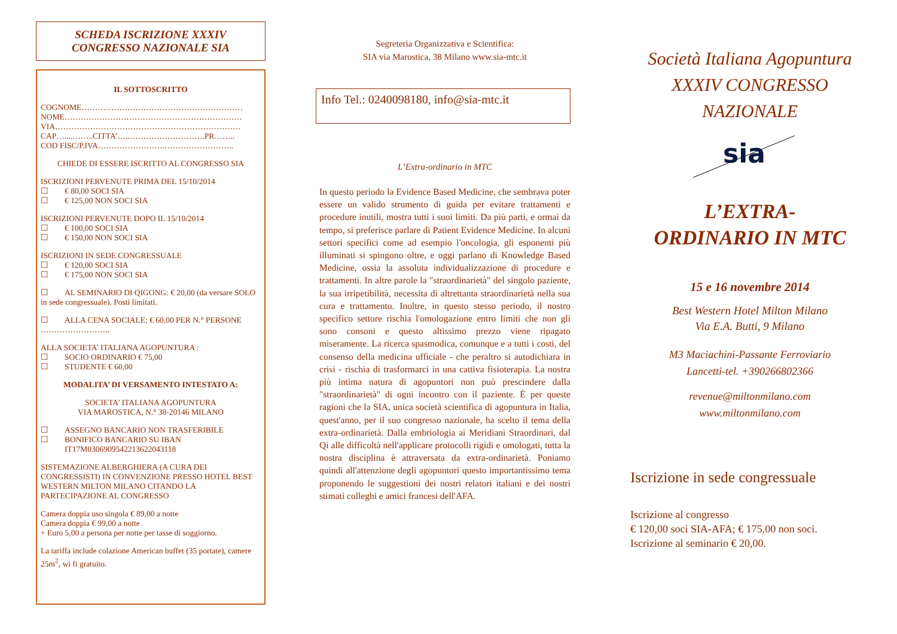SCHEDA ISCRIZIONE XXXIV
CONGRESSO NAZIONALE SIA
IL SOTTOSCRITTO
COGNOME……………………………………………………
NOME…………………………………………………………
VIA……………………………………………………………
CAP…....……..CITTA’…..……………………….PR……..
COD FISC/P.IVA…………………….……………………..
CHIEDE DI ESSERE ISCRITTO AL CONGRESSO SIA
ISCRIZIONI PERVENUTE PRIMA DEL 15/10/2014
☐ € 80,00 SOCI SIA
☐ € 125,00 NON SOCI SIA
ISCRIZIONI PERVENUTE DOPO IL 15/10/2014
☐ € 100,00 SOCI SIA
☐ € 150,00 NON SOCI SIA
ISCRIZIONI IN SEDE CONGRESSUALE
☐ € 120,00 SOCI SIA
☐ € 175,00 NON SOCI SIA
☐ AL SEMINARIO DI QIGONG: € 20,00 (da versare SOLO in sede congressuale). Posti limitati.
☐ ALLA CENA SOCIALE: € 60,00 PER N.° PERSONE ……………………..
ALLA SOCIETA’ ITALIANA AGOPUNTURA :
☐ SOCIO ORDINARIO € 75,00
☐ STUDENTE € 60,00
MODALITA’ DI VERSAMENTO INTESTATO A:
SOCIETA’ ITALIANA AGOPUNTURA
VIA MAROSTICA, N.° 38-20146 MILANO
☐ ASSEGNO BANCARIO NON TRASFERIBILE
☐ BONIFICO BANCARIO SU IBAN
IT17M0306909542213622043118
SISTEMAZIONE ALBERGHIERA (A CURA DEI CONGRESSISTI) IN CONVENZIONE PRESSO HOTEL BEST WESTERN MILTON MILANO CITANDO LA PARTECIPAZIONE AL CONGRESSO
Camera doppia uso singola € 89,00 a notte
Camera doppia € 99,00 a notte
+ Euro 5,00 a persona per notte per tasse di soggiorno.
La tariffa include colazione American buffet (35 portate), camere 25m<sup>2</sup>, wi fi gratuito.
Segreteria Organizzativa e Scientifica:
SIA via Marostica, 38 Milano www.sia-mtc.it
Info Tel.: 0240098180, info@sia-mtc.it
L’Extra-ordinario in MTC
In questo periodo la Evidence Based Medicine, che sembrava poter essere un valido strumento di guida per evitare trattamenti e procedure inutili, mostra tutti i suoi limiti. Da più parti, e ormai da tempo, si preferisce parlare di Patient Evidence Medicine. In alcuni settori specifici come ad esempio l'oncologia, gli esponenti più illuminati si spingono oltre, e oggi parlano di Knowledge Based Medicine, ossia la assoluta individualizzazione di procedure e trattamenti. In altre parole la "straordinarietà" del singolo paziente, la sua irripetibilità, necessita di altrettanta straordinarietà nella sua cura e trattamento. Inoltre, in questo stesso periodo, il nostro specifico settore rischia l'omologazione entro limiti che non gli sono consoni e questo altissimo prezzo viene ripagato miseramente. La ricerca spasmodica, comunque e a tutti i costi, del consenso della medicina ufficiale - che peraltro si autodichiara in crisi - rischia di trasformarci in una cattiva fisioterapia. La nostra più intima natura di agopuntori non può prescindere dalla "straordinarietà" di ogni incontro con il paziente. È per queste ragioni che la SIA, unica società scientifica di agopuntura in Italia, quest'anno, per il suo congresso nazionale, ha scelto il tema della extra-ordinarietà. Dalla embriologia ai Meridiani Straordinari, dal Qi alle difficoltà nell'applicare protocolli rigidi e omologati, tutta la nostra disciplina è attraversata da extra-ordinarietà. Poniamo quindi all'attenzione degli agopuntori questo importantissimo tema proponendo le suggestioni dei nostri relatori italiani e dei nostri stimati colleghi e amici francesi dell'AFA.
Società Italiana Agopuntura
XXXIV CONGRESSO
NAZIONALE
sia
L’EXTRA-
ORDINARIO IN MTC
15 e 16 novembre 2014
Best Western Hotel Milton Milano
Via E.A. Butti, 9 Milano
M3 Maciachini-Passante Ferroviario
Lancetti-tel. +390266802366
revenue@miltonmilano.com
www.miltonmilano.com
Iscrizione in sede congressuale
Iscrizione al congresso
€ 120,00 soci SIA-AFA; € 175,00 non soci.
Iscrizione al seminario € 20,00.